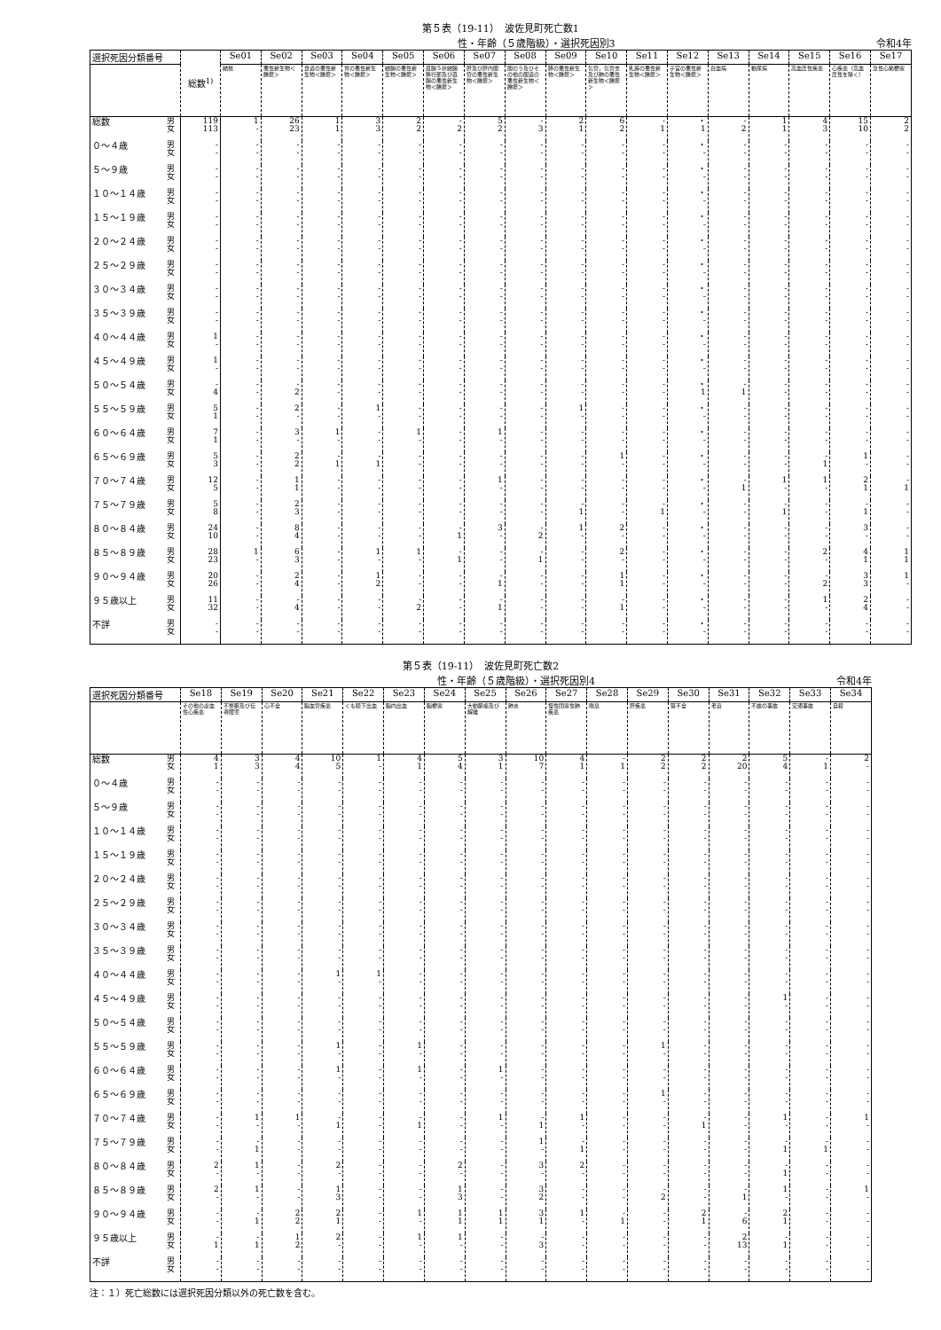第５表（19-11）　波佐見町死亡数1
性・年齢（５歳階級）・選択死因別3 令和4年
| 選択死因分類番号 | | 総数<sup>1)</sup> | Se01 | Se02 | Se03 | Se04 | Se05 | Se06 | Se07 | Se08 | Se09 | Se10 | Se11 | Se12 | Se13 | Se14 | Se15 | Se16 | Se17 |
| --- | --- | --- | --- | --- | --- | --- | --- | --- | --- | --- | --- | --- | --- | --- | --- | --- | --- | --- | --- |
| | | | 結核 | 悪性新生物＜腫瘍＞ | 食道の悪性新生物＜腫瘍＞ | 胃の悪性新生物＜腫瘍＞ | 結腸の悪性新生物＜腫瘍＞ | 直腸Ｓ状結腸移行部及び直腸の悪性新生物＜腫瘍＞ | 肝及び肝内胆管の悪性新生物＜腫瘍＞ | 胆のう及びその他の胆道の悪性新生物＜腫瘍＞ | 膵の悪性新生物＜腫瘍＞ | 気管，気管支及び肺の悪性新生物＜腫瘍＞ | 乳房の悪性新生物＜腫瘍＞ | 子宮の悪性新生物＜腫瘍＞ | 白血病 | 糖尿病 | 高血圧性疾患 | 心疾患（高血圧性を除く） | 急性心筋梗塞 |
| 総数 | 男 女 | 119 113 | 1 - | 26 23 | 1 1 | 3 3 | 2 2 | - 2 | 5 2 | - 3 | 2 1 | 6 2 | - 1 | ・ 1 | - 2 | 1 1 | 4 3 | 15 10 | 2 2 |
| ０～４歳 | 男 女 | - - | - - | - - | - - | - - | - - | - - | - - | - - | - - | - - | - - | ・ - | - - | - - | - - | - - | - - |
| ５～９歳 | 男 女 | - - | - - | - - | - - | - - | - - | - - | - - | - - | - - | - - | - - | ・ - | - - | - - | - - | - - | - - |
| １０～１４歳 | 男 女 | - - | - - | - - | - - | - - | - - | - - | - - | - - | - - | - - | - - | ・ - | - - | - - | - - | - - | - - |
| １５～１９歳 | 男 女 | - - | - - | - - | - - | - - | - - | - - | - - | - - | - - | - - | - - | ・ - | - - | - - | - - | - - | - - |
| ２０～２４歳 | 男 女 | - - | - - | - - | - - | - - | - - | - - | - - | - - | - - | - - | - - | ・ - | - - | - - | - - | - - | - - |
| ２５～２９歳 | 男 女 | - - | - - | - - | - - | - - | - - | - - | - - | - - | - - | - - | - - | ・ - | - - | - - | - - | - - | - - |
| ３０～３４歳 | 男 女 | - - | - - | - - | - - | - - | - - | - - | - - | - - | - - | - - | - - | ・ - | - - | - - | - - | - - | - - |
| ３５～３９歳 | 男 女 | - - | - - | - - | - - | - - | - - | - - | - - | - - | - - | - - | - - | ・ - | - - | - - | - - | - - | - - |
| ４０～４４歳 | 男 女 | 1 - | - - | - - | - - | - - | - - | - - | - - | - - | - - | - - | - - | ・ - | - - | - - | - - | - - | - - |
| ４５～４９歳 | 男 女 | 1 - | - - | - - | - - | - - | - - | - - | - - | - - | - - | - - | - - | ・ - | - - | - - | - - | - - | - - |
| ５０～５４歳 | 男 女 | - 4 | - - | - 2 | - - | - - | - - | - - | - - | - - | - - | - - | - - | ・ 1 | - 1 | - - | - - | - - | - - |
| ５５～５９歳 | 男 女 | 5 1 | - - | 2 - | - - | 1 - | - - | - - | - - | - - | 1 - | - - | - - | ・ - | - - | - - | - - | - - | - - |
| ６０～６４歳 | 男 女 | 7 1 | - - | 3 - | 1 - | - - | 1 - | - - | 1 - | - - | - - | - - | - - | ・ - | - - | - - | - - | - - | - - |
| ６５～６９歳 | 男 女 | 5 3 | - - | 2 2 | - 1 | - 1 | - - | - - | - - | - - | - - | 1 - | - - | ・ - | - - | - - | - 1 | 1 - | - - |
| ７０～７４歳 | 男 女 | 12 5 | - - | 1 1 | - - | - - | - - | - - | 1 - | - - | - - | - - | - - | ・ - | - 1 | 1 - | 1 - | 2 1 | - 1 |
| ７５～７９歳 | 男 女 | 5 8 | - - | 2 3 | - - | - - | - - | - - | - - | - - | - 1 | - - | - 1 | ・ - | - - | - 1 | - - | - 1 | - - |
| ８０～８４歳 | 男 女 | 24 10 | - - | 8 4 | - - | - - | - - | - 1 | 3 - | - 2 | 1 - | 2 - | - - | ・ - | - - | - - | - - | 3 - | - - |
| ８５～８９歳 | 男 女 | 28 23 | 1 - | 6 3 | - - | 1 - | 1 - | - 1 | - - | - 1 | - - | 2 - | - - | ・ - | - - | - - | 2 - | 4 1 | 1 1 |
| ９０～９４歳 | 男 女 | 20 26 | - - | 2 4 | - - | 1 2 | - - | - - | - 1 | - - | - - | 1 1 | - - | ・ - | - - | - - | - 2 | 3 3 | 1 - |
| ９５歳以上 | 男 女 | 11 32 | - - | - 4 | - - | - - | - 2 | - - | - 1 | - - | - - | - 1 | - - | ・ - | - - | - - | 1 - | 2 4 | - - |
| 不詳 | 男 女 | - - | - - | - - | - - | - - | - - | - - | - - | - - | - - | - - | - - | ・ - | - - | - - | - - | - - | - - |
第５表（19-11）　波佐見町死亡数2
性・年齢（５歳階級）・選択死因別4 令和4年
| 選択死因分類番号 | | Se18 | Se19 | Se20 | Se21 | Se22 | Se23 | Se24 | Se25 | Se26 | Se27 | Se28 | Se29 | Se30 | Se31 | Se32 | Se33 | Se34 |
| --- | --- | --- | --- | --- | --- | --- | --- | --- | --- | --- | --- | --- | --- | --- | --- | --- | --- | --- |
| | | その他の虚血性心疾患 | 不整脈及び伝導障害 | 心不全 | 脳血管疾患 | くも膜下出血 | 脳内出血 | 脳梗塞 | 大動脈瘤及び解離 | 肺炎 | 慢性閉塞性肺疾患 | 喘息 | 肝疾患 | 腎不全 | 老衰 | 不慮の事故 | 交通事故 | 自殺 |
| 総数 | 男 女 | 4 1 | 3 3 | 4 4 | 10 5 | 1 - | 4 1 | 5 4 | 3 1 | 10 7 | 4 1 | - 1 | 2 2 | 2 2 | 2 20 | 5 4 | - 1 | 2 - |
| ０～４歳 | 男 女 | - - | - - | - - | - - | - - | - - | - - | - - | - - | - - | - - | - - | - - | - - | - - | - - | - - |
| ５～９歳 | 男 女 | - - | - - | - - | - - | - - | - - | - - | - - | - - | - - | - - | - - | - - | - - | - - | - - | - - |
| １０～１４歳 | 男 女 | - - | - - | - - | - - | - - | - - | - - | - - | - - | - - | - - | - - | - - | - - | - - | - - | - - |
| １５～１９歳 | 男 女 | - - | - - | - - | - - | - - | - - | - - | - - | - - | - - | - - | - - | - - | - - | - - | - - | - - |
| ２０～２４歳 | 男 女 | - - | - - | - - | - - | - - | - - | - - | - - | - - | - - | - - | - - | - - | - - | - - | - - | - - |
| ２５～２９歳 | 男 女 | - - | - - | - - | - - | - - | - - | - - | - - | - - | - - | - - | - - | - - | - - | - - | - - | - - |
| ３０～３４歳 | 男 女 | - - | - - | - - | - - | - - | - - | - - | - - | - - | - - | - - | - - | - - | - - | - - | - - | - - |
| ３５～３９歳 | 男 女 | - - | - - | - - | - - | - - | - - | - - | - - | - - | - - | - - | - - | - - | - - | - - | - - | - - |
| ４０～４４歳 | 男 女 | - - | - - | - - | 1 - | 1 - | - - | - - | - - | - - | - - | - - | - - | - - | - - | - - | - - | - - |
| ４５～４９歳 | 男 女 | - - | - - | - - | - - | - - | - - | - - | - - | - - | - - | - - | - - | - - | - - | 1 - | - - | - - |
| ５０～５４歳 | 男 女 | - - | - - | - - | - - | - - | - - | - - | - - | - - | - - | - - | - - | - - | - - | - - | - - | - - |
| ５５～５９歳 | 男 女 | - - | - - | - - | 1 - | - - | 1 - | - - | - - | - - | - - | - - | 1 - | - - | - - | - - | - - | - - |
| ６０～６４歳 | 男 女 | - - | - - | - - | 1 - | - - | 1 - | - - | 1 - | - - | - - | - - | - - | - - | - - | - - | - - | - - |
| ６５～６９歳 | 男 女 | - - | - - | - - | - - | - - | - - | - - | - - | - - | - - | - - | 1 - | - - | - - | - - | - - | - - |
| ７０～７４歳 | 男 女 | - - | 1 - | 1 - | - 1 | - - | - 1 | - - | 1 - | - 1 | 1 - | - - | - - | - 1 | - - | 1 - | - - | 1 - |
| ７５～７９歳 | 男 女 | - - | - 1 | - - | - - | - - | - - | - - | - - | 1 - | - 1 | - - | - - | - - | - - | - 1 | - 1 | - - |
| ８０～８４歳 | 男 女 | 2 - | 1 - | - - | 2 - | - - | - - | 2 - | - - | 3 - | 2 - | - - | - - | - - | - - | - 1 | - - | - - |
| ８５～８９歳 | 男 女 | 2 - | 1 - | - - | 1 3 | - - | - - | 1 3 | - - | 3 2 | - - | - - | - 2 | - - | - 1 | 1 - | - - | 1 - |
| ９０～９４歳 | 男 女 | - - | - 1 | 2 2 | 2 1 | - - | 1 - | 1 1 | 1 1 | 3 1 | 1 - | - 1 | - - | 2 1 | - 6 | 2 1 | - - | - - |
| ９５歳以上 | 男 女 | - 1 | - 1 | 1 2 | 2 - | - - | 1 - | 1 - | - - | - 3 | - - | - - | - - | - - | 2 13 | - 1 | - - | - - |
| 不詳 | 男 女 | - - | - - | - - | - - | - - | - - | - - | - - | - - | - - | - - | - - | - - | - - | - - | - - | - - |
注：１）死亡総数には選択死因分類以外の死亡数を含む。